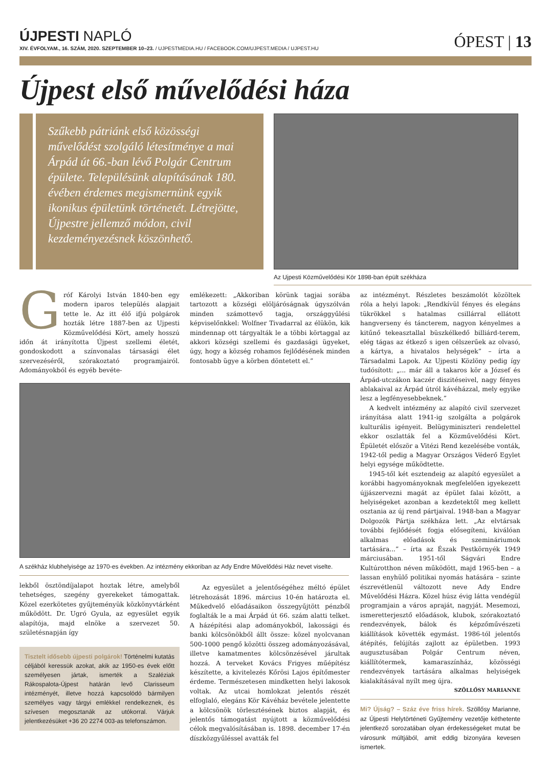ÚJPESTI NAPLÓ
XIV. ÉVFOLYAM., 16. SZÁM, 2020. SZEPTEMBER 10–23. / UJPESTMEDIA.HU / FACEBOOK.COM/UJPEST.MEDIA / UJPEST.HU
ÓPEST | 13
Újpest első művelődési háza
Szűkebb pátriánk első közösségi művelődést szolgáló létesítménye a mai Árpád út 66.-ban lévő Polgár Centrum épülete. Településünk alapításának 180. évében érdemes megismernünk egyik ikonikus épületünk történetét. Létrejötte, Újpestre jellemző módon, civil kezdeményezésnek köszönhető.
Az Ujpesti Közművelődési Kör 1898-ban épült székháza
Gróf Károlyi István 1840-ben egy modern iparos település alapjait tette le. Az itt élő ifjú polgárok hozták létre 1887-ben az Ujpesti Közművelődési Kört, amely hosszú időn át irányította Újpest szellemi életét, gondoskodott a színvonalas társasági élet szervezéséről, szórakoztató programjairól. Adományokból és egyéb bevéte-
A székház klubhelyisége az 1970-es években. Az intézmény ekkoriban az Ady Endre Művelődési Ház nevet viselte.
lekből ösztöndíjalapot hoztak létre, amelyből tehetséges, szegény gyerekeket támogattak. Közel ezerkötetes gyűjteményük közkönyvtárként működött. Dr. Ugró Gyula, az egyesület egyik alapítója, majd elnöke a szervezet 50. születésnapján így
Tisztelt idősebb újpesti polgárok! Történelmi kutatás céljából keressük azokat, akik az 1950-es évek előtt személyesen jártak, ismerték a Szaléziak Rákospalota-Újpest határán levő Clarisseum intézményét, illetve hozzá kapcsolódó bármilyen személyes vagy tárgyi emlékkel rendelkeznek, és szívesen megosztanák az utókorral. Várjuk jelentkezésüket +36 20 2274 003-as telefonszámon.
emlékezett: „Akkoriban körünk tagjai sorába tartozott a községi elöljáróságnak úgyszólván minden számottevő tagja, országgyűlési képviselőnkkel: Wolfner Tivadarral az élükön, kik mindennap ott tárgyalták le a többi körtaggal az akkori községi szellemi és gazdasági ügyeket, úgy, hogy a község rohamos fejlődésének minden fontosabb ügye a körben döntetett el.”
Az egyesület a jelentőségéhez méltó épület létrehozását 1896. március 10-én határozta el. Műkedvelő előadásaikon összegyűjtött pénzből foglalták le a mai Árpád út 66. szám alatti telket. A házépítési alap adományokból, lakossági és banki kölcsönökből állt össze: közel nyolcvanan 500-1000 pengő közötti összeg adományozásával, illetve kamatmentes kölcsönzésével járultak hozzá. A terveket Kovács Frigyes műépítész készítette, a kivitelezés Kőrösi Lajos építőmester érdeme. Természetesen mindketten helyi lakosok voltak. Az utcai homlokzat jelentős részét elfoglaló, elegáns Kör Kávéház bevétele jelentette a kölcsönök törlesztésének biztos alapját, és jelentős támogatást nyújtott a közművelődési célok megvalósításában is. 1898. december 17-én díszközgyűléssel avatták fel
az intézményt. Részletes beszámolót közöltek róla a helyi lapok: „Rendkívül fényes és elegáns tükrökkel s hatalmas csillárral ellátott hangverseny és táncterem, nagyon kényelmes a kitűnő tekeasztallal büszkélkedő billiárd-terem, elég tágas az étkező s igen célszerűek az olvasó, a kártya, a hivatalos helységek” – írta a Társadalmi Lapok. Az Ujpesti Közlöny pedig így tudósított: „... már áll a takaros kör a József és Árpád-utczákon kaczér diszitéseivel, nagy fényes ablakaival az Árpád útról kávéházzal, mely egyike lesz a legfényesebbeknek.”
A kedvelt intézmény az alapító civil szervezet irányítása alatt 1941-ig szolgálta a polgárok kulturális igényeit. Belügyminiszteri rendelettel ekkor oszlatták fel a Közművelődési Kört. Épületét először a Vitézi Rend kezelésébe vonták, 1942-től pedig a Magyar Országos Véderő Egylet helyi egysége működtette.
1945-től két esztendeig az alapító egyesület a korábbi hagyományoknak megfelelően igyekezett újjászervezni magát az épület falai között, a helyiségeket azonban a kezdetektől meg kellett osztania az új rend pártjaival. 1948-ban a Magyar Dolgozók Pártja székháza lett. „Az elvtársak további fejlődését fogja elősegíteni, kiválóan alkalmas előadások és szemináriumok tartására...” – írta az Észak Pestkörnyék 1949 márciusában. 1951-től Ságvári Endre Kultúrotthon néven működött, majd 1965-ben – a lassan enyhülő politikai nyomás hatására – szinte észrevétlenül változott neve Ady Endre Művelődési Házra. Közel húsz évig látta vendégül programjain a város apraját, nagyját. Mesemozi, ismeretterjesztő előadások, klubok, szórakoztató rendezvények, bálok és képzőművészeti kiállítások követték egymást. 1986-tól jelentős átépítés, felújítás zajlott az épületben. 1993 augusztusában Polgár Centrum néven, kiállítótermek, kamaraszínház, közösségi rendezvények tartására alkalmas helyiségek kialakításával nyílt meg újra.
SZÖLLŐSY MARIANNE
Mi? Újság? – Száz éve friss hírek. Szöllősy Marianne, az Újpesti Helytörténeti Gyűjtemény vezetője kéthetente jelentkező sorozatában olyan érdekességeket mutat be városunk múltjából, amit eddig bizonyára kevesen ismertek.